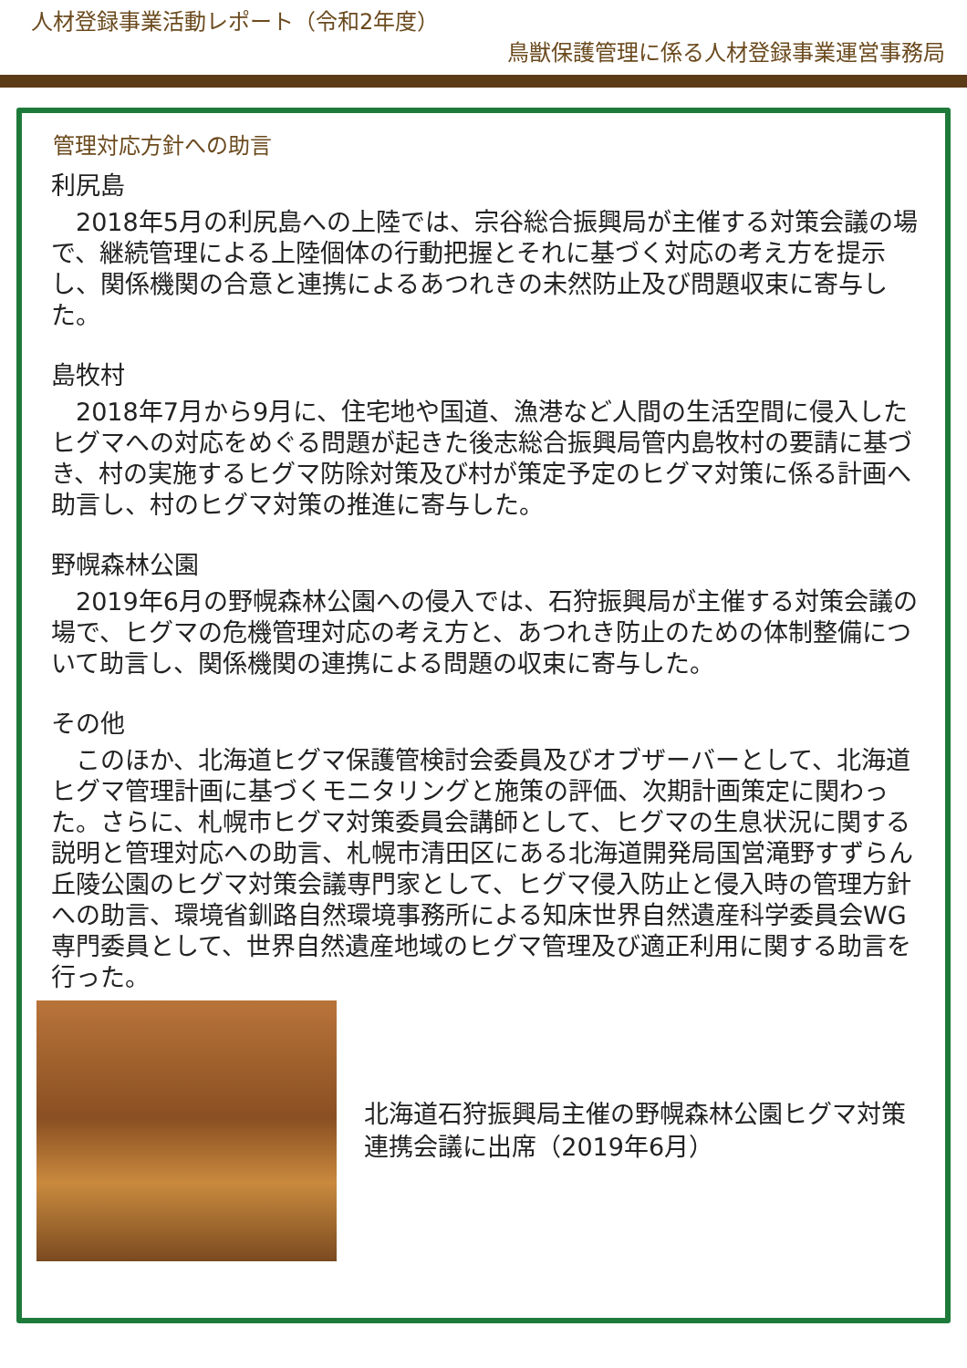人材登録事業活動レポート（令和2年度）
鳥獣保護管理に係る人材登録事業運営事務局
管理対応方針への助言
利尻島
　2018年5月の利尻島への上陸では、宗谷総合振興局が主催する対策会議の場で、継続管理による上陸個体の行動把握とそれに基づく対応の考え方を提示し、関係機関の合意と連携によるあつれきの未然防止及び問題収束に寄与した。
島牧村
　2018年7月から9月に、住宅地や国道、漁港など人間の生活空間に侵入したヒグマへの対応をめぐる問題が起きた後志総合振興局管内島牧村の要請に基づき、村の実施するヒグマ防除対策及び村が策定予定のヒグマ対策に係る計画へ助言し、村のヒグマ対策の推進に寄与した。
野幌森林公園
　2019年6月の野幌森林公園への侵入では、石狩振興局が主催する対策会議の場で、ヒグマの危機管理対応の考え方と、あつれき防止のための体制整備について助言し、関係機関の連携による問題の収束に寄与した。
その他
　このほか、北海道ヒグマ保護管検討会委員及びオブザーバーとして、北海道ヒグマ管理計画に基づくモニタリングと施策の評価、次期計画策定に関わった。さらに、札幌市ヒグマ対策委員会講師として、ヒグマの生息状況に関する説明と管理対応への助言、札幌市清田区にある北海道開発局国営滝野すずらん丘陵公園のヒグマ対策会議専門家として、ヒグマ侵入防止と侵入時の管理方針への助言、環境省釧路自然環境事務所による知床世界自然遺産科学委員会WG専門委員として、世界自然遺産地域のヒグマ管理及び適正利用に関する助言を行った。
北海道石狩振興局主催の野幌森林公園ヒグマ対策連携会議に出席（2019年6月）